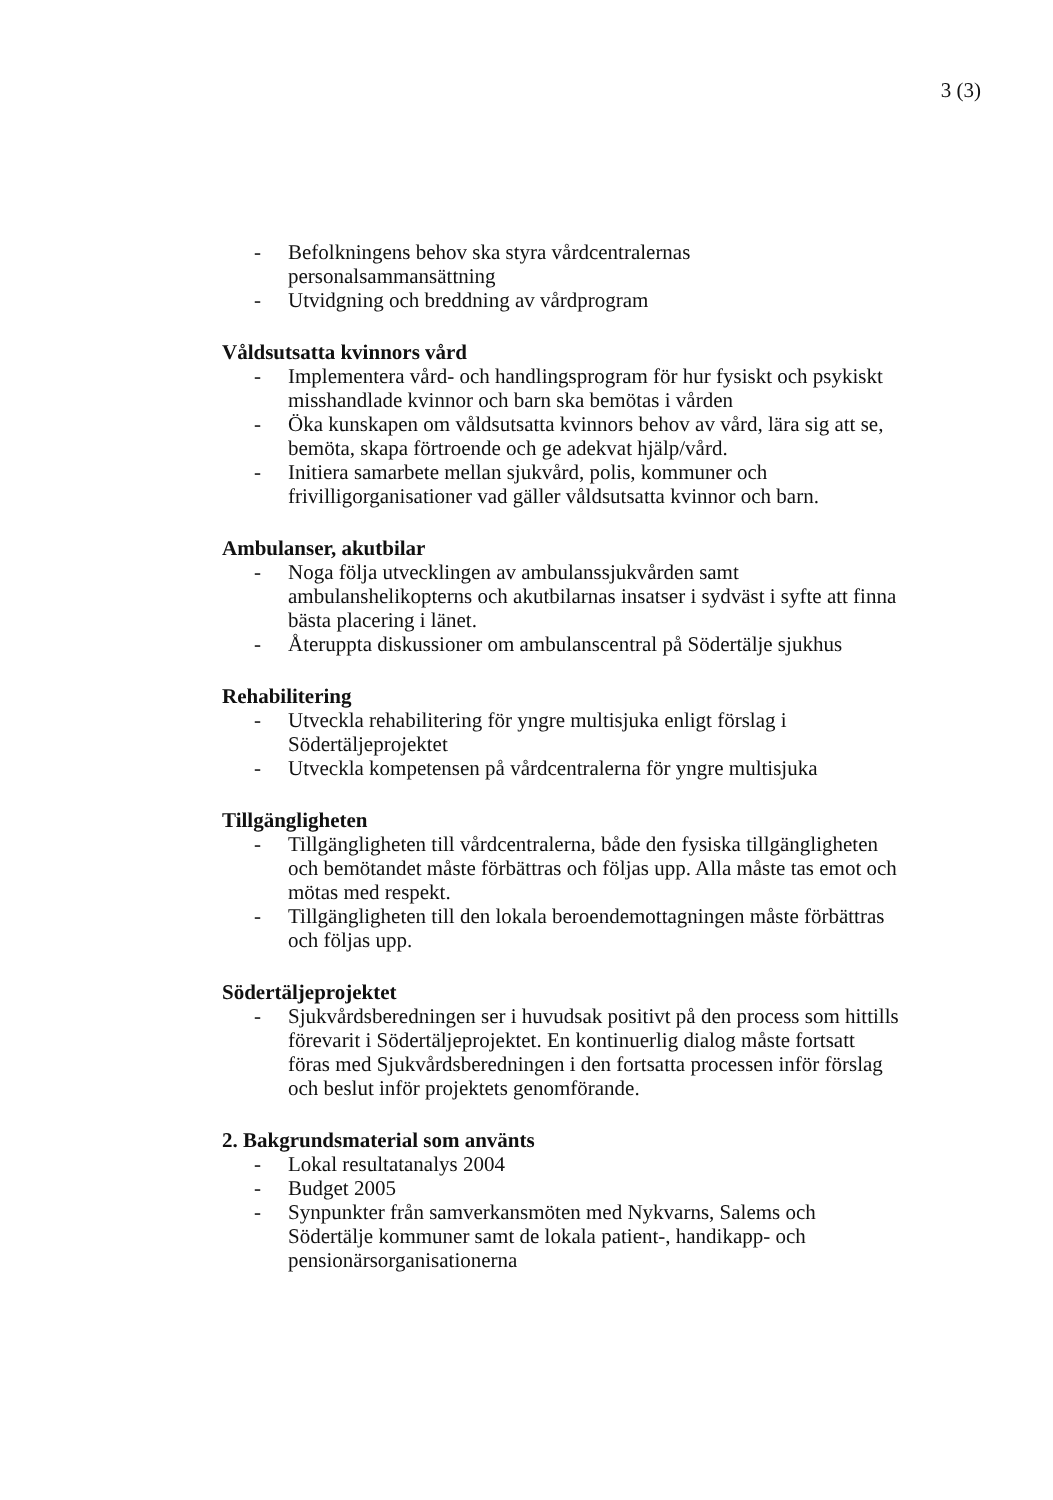3 (3)
- Befolkningens behov ska styra vårdcentralernas personalsammansättning
- Utvidgning och breddning av vårdprogram
Våldsutsatta kvinnors vård
- Implementera vård- och handlingsprogram för hur fysiskt och psykiskt misshandlade kvinnor och barn ska bemötas i vården
- Öka kunskapen om våldsutsatta kvinnors behov av vård, lära sig att se, bemöta, skapa förtroende och ge adekvat hjälp/vård.
- Initiera samarbete mellan sjukvård, polis, kommuner och frivilligorganisationer vad gäller våldsutsatta kvinnor och barn.
Ambulanser, akutbilar
- Noga följa utvecklingen av ambulanssjukvården samt ambulanshelikopterns och akutbilarnas insatser i sydväst i syfte att finna bästa placering i länet.
- Återuppta diskussioner om ambulanscentral på Södertälje sjukhus
Rehabilitering
- Utveckla rehabilitering för yngre multisjuka enligt förslag i Södertäljeprojektet
- Utveckla kompetensen på vårdcentralerna för yngre multisjuka
Tillgängligheten
- Tillgängligheten till vårdcentralerna, både den fysiska tillgängligheten och bemötandet måste förbättras och följas upp. Alla måste tas emot och mötas med respekt.
- Tillgängligheten till den lokala beroendemottagningen måste förbättras och följas upp.
Södertäljeprojektet
- Sjukvårdsberedningen ser i huvudsak positivt på den process som hittills förevarit i Södertäljeprojektet. En kontinuerlig dialog måste fortsatt föras med Sjukvårdsberedningen i den fortsatta processen inför förslag och beslut inför projektets genomförande.
2. Bakgrundsmaterial som använts
- Lokal resultatanalys 2004
- Budget 2005
- Synpunkter från samverkansmöten med Nykvarns, Salems och Södertälje kommuner samt de lokala patient-, handikapp- och pensionärsorganisationerna